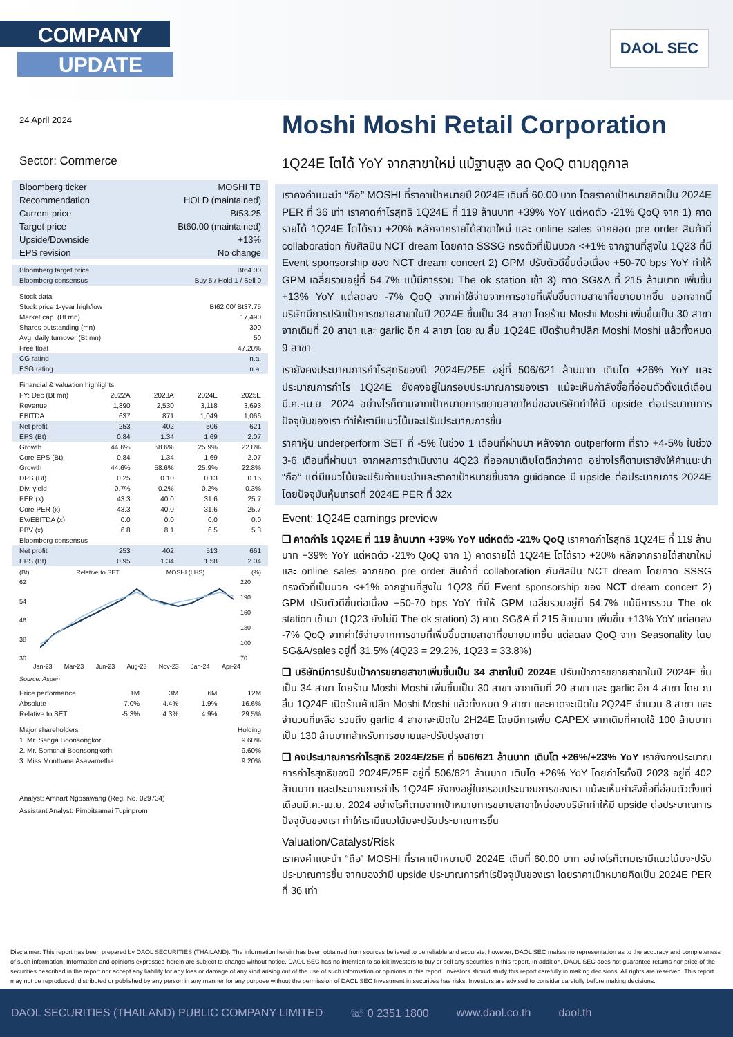COMPANY
UPDATE
DAOL SEC
24 April 2024
Sector: Commerce
| Bloomberg ticker | MOSHI TB |
| Recommendation | HOLD (maintained) |
| Current price | Bt53.25 |
| Target price | Bt60.00 (maintained) |
| Upside/Downside | +13% |
| EPS revision | No change |
| Bloomberg target price | Bt64.00 |
| Bloomberg consensus | Buy 5 / Hold 1 / Sell 0 |
| Stock data | |
| Stock price 1-year high/low | Bt62.00/ Bt37.75 |
| Market cap. (Bt mn) | 17,490 |
| Shares outstanding (mn) | 300 |
| Avg. daily turnover (Bt mn) | 50 |
| Free float | 47.20% |
| CG rating | n.a. |
| ESG rating | n.a. |
| Financial & valuation highlights | | | | |
| FY: Dec (Bt mn) | 2022A | 2023A | 2024E | 2025E |
| Revenue | 1,890 | 2,530 | 3,118 | 3,693 |
| EBITDA | 637 | 871 | 1,049 | 1,066 |
| Net profit | 253 | 402 | 506 | 621 |
| EPS (Bt) | 0.84 | 1.34 | 1.69 | 2.07 |
| Growth | 44.6% | 58.6% | 25.9% | 22.8% |
| Core EPS (Bt) | 0.84 | 1.34 | 1.69 | 2.07 |
| Growth | 44.6% | 58.6% | 25.9% | 22.8% |
| DPS (Bt) | 0.25 | 0.10 | 0.13 | 0.15 |
| Div. yield | 0.7% | 0.2% | 0.2% | 0.3% |
| PER (x) | 43.3 | 40.0 | 31.6 | 25.7 |
| Core PER (x) | 43.3 | 40.0 | 31.6 | 25.7 |
| EV/EBITDA (x) | 0.0 | 0.0 | 0.0 | 0.0 |
| PBV (x) | 6.8 | 8.1 | 6.5 | 5.3 |
| Bloomberg consensus | | | | |
| Net profit | 253 | 402 | 513 | 661 |
| EPS (Bt) | 0.95 | 1.34 | 1.58 | 2.04 |
(Bt) Relative to SET MOSHI (LHS) (%)
62
54
46
38
30
220
190
160
130
100
70
Jan-23 Mar-23 Jun-23 Aug-23 Nov-23 Jan-24 Apr-24
Source: Aspen
| Price performance | 1M | 3M | 6M | 12M |
| Absolute | -7.0% | 4.4% | 1.9% | 16.6% |
| Relative to SET | -5.3% | 4.3% | 4.9% | 29.5% |
| Major shareholders | Holding |
| 1. Mr. Sanga Boonsongkor | 9.60% |
| 2. Mr. Somchai Boonsongkorh | 9.60% |
| 3. Miss Monthana Asavametha | 9.20% |
Analyst: Amnart Ngosawang (Reg. No. 029734)
Assistant Analyst: Pimpitsamai Tupinprom
Moshi Moshi Retail Corporation
1Q24E โตได้ YoY จากสาขาใหม่ แม้ฐานสูง ลด QoQ ตามฤดูกาล
เราคงคำแนะนำ “ถือ” MOSHI ที่ราคาเป้าหมายปี 2024E เดิมที่ 60.00 บาท โดยราคาเป้าหมายคิดเป็น 2024E PER ที่ 36 เท่า เราคาดกำไรสุทธิ 1Q24E ที่ 119 ล้านบาท +39% YoY แต่หดตัว -21% QoQ จาก 1) คาดรายได้ 1Q24E โตได้ราว +20% หลักจากรายได้สาขาใหม่ และ online sales จากยอด pre order สินค้าที่ collaboration กับศิลปิน NCT dream โดยคาด SSSG ทรงตัวที่เป็นบวก <+1% จากฐานที่สูงใน 1Q23 ที่มี Event sponsorship ของ NCT dream concert 2) GPM ปรับตัวดีขึ้นต่อเนื่อง +50-70 bps YoY ทำให้ GPM เฉลี่ยรวมอยู่ที่ 54.7% แม้มีการรวม The ok station เข้า 3) คาด SG&A ที่ 215 ล้านบาท เพิ่มขึ้น +13% YoY แต่ลดลง -7% QoQ จากค่าใช้จ่ายจากการขายที่เพิ่มขึ้นตามสาขาที่ขยายมากขึ้น นอกจากนี้บริษัทมีการปรับเป้าการขยายสาขาในปี 2024E ขึ้นเป็น 34 สาขา โดยร้าน Moshi Moshi เพิ่มขึ้นเป็น 30 สาขา จากเดิมที่ 20 สาขา และ garlic อีก 4 สาขา โดย ณ สิ้น 1Q24E เปิดร้านค้าปลีก Moshi Moshi แล้วทั้งหมด 9 สาขา
เรายังคงประมาณการกำไรสุทธิของปี 2024E/25E อยู่ที่ 506/621 ล้านบาท เติบโต +26% YoY และประมาณการกำไร 1Q24E ยังคงอยู่ในกรอบประมาณการของเรา แม้จะเห็นกำลังซื้อที่อ่อนตัวตั้งแต่เดือนมี.ค.-เม.ย. 2024 อย่างไรก็ตามจากเป้าหมายการขยายสาขาใหม่ของบริษัททำให้มี upside ต่อประมาณการปัจจุบันของเรา ทำให้เรามีแนวโน้มจะปรับประมาณการขึ้น
ราคาหุ้น underperform SET ที่ -5% ในช่วง 1 เดือนที่ผ่านมา หลังจาก outperform ที่ราว +4-5% ในช่วง 3-6 เดือนที่ผ่านมา จากผลการดำเนินงาน 4Q23 ที่ออกมาเติบโตดีกว่าคาด อย่างไรก็ตามเรายังให้คำแนะนำ “ถือ” แต่มีแนวโน้มจะปรับคำแนะนำและราคาเป้าหมายขึ้นจาก guidance มี upside ต่อประมาณการ 2024E โดยปัจจุบันหุ้นเทรดที่ 2024E PER ที่ 32x
Event: 1Q24E earnings preview
❑ คาดกำไร 1Q24E ที่ 119 ล้านบาท +39% YoY แต่หดตัว -21% QoQ เราคาดกำไรสุทธิ 1Q24E ที่ 119 ล้านบาท +39% YoY แต่หดตัว -21% QoQ จาก 1) คาดรายได้ 1Q24E โตได้ราว +20% หลักจากรายได้สาขาใหม่ และ online sales จากยอด pre order สินค้าที่ collaboration กับศิลปิน NCT dream โดยคาด SSSG ทรงตัวที่เป็นบวก <+1% จากฐานที่สูงใน 1Q23 ที่มี Event sponsorship ของ NCT dream concert 2) GPM ปรับตัวดีขึ้นต่อเนื่อง +50-70 bps YoY ทำให้ GPM เฉลี่ยรวมอยู่ที่ 54.7% แม้มีการรวม The ok station เข้ามา (1Q23 ยังไม่มี The ok station) 3) คาด SG&A ที่ 215 ล้านบาท เพิ่มขึ้น +13% YoY แต่ลดลง -7% QoQ จากค่าใช้จ่ายจากการขายที่เพิ่มขึ้นตามสาขาที่ขยายมากขึ้น แต่ลดลง QoQ จาก Seasonality โดย SG&A/sales อยู่ที่ 31.5% (4Q23 = 29.2%, 1Q23 = 33.8%)
❑ บริษัทมีการปรับเป้าการขยายสาขาเพิ่มขึ้นเป็น 34 สาขาในปี 2024E ปรับเป้าการขยายสาขาในปี 2024E ขึ้นเป็น 34 สาขา โดยร้าน Moshi Moshi เพิ่มขึ้นเป็น 30 สาขา จากเดิมที่ 20 สาขา และ garlic อีก 4 สาขา โดย ณ สิ้น 1Q24E เปิดร้านค้าปลีก Moshi Moshi แล้วทั้งหมด 9 สาขา และคาดจะเปิดใน 2Q24E จำนวน 8 สาขา และจำนวนที่เหลือ รวมถึง garlic 4 สาขาจะเปิดใน 2H24E โดยมีการเพิ่ม CAPEX จากเดิมที่คาดใช้ 100 ล้านบาท เป็น 130 ล้านบาทสำหรับการขยายและปรับปรุงสาขา
❑ คงประมาณการกำไรสุทธิ 2024E/25E ที่ 506/621 ล้านบาท เติบโต +26%/+23% YoY เรายังคงประมาณการกำไรสุทธิของปี 2024E/25E อยู่ที่ 506/621 ล้านบาท เติบโต +26% YoY โดยกำไรทั้งปี 2023 อยู่ที่ 402 ล้านบาท และประมาณการกำไร 1Q24E ยังคงอยู่ในกรอบประมาณการของเรา แม้จะเห็นกำลังซื้อที่อ่อนตัวตั้งแต่เดือนมี.ค.-เม.ย. 2024 อย่างไรก็ตามจากเป้าหมายการขยายสาขาใหม่ของบริษัททำให้มี upside ต่อประมาณการปัจจุบันของเรา ทำให้เรามีแนวโน้มจะปรับประมาณการขึ้น
Valuation/Catalyst/Risk
เราคงคำแนะนำ “ถือ” MOSHI ที่ราคาเป้าหมายปี 2024E เดิมที่ 60.00 บาท อย่างไรก็ตามเรามีแนวโน้มจะปรับประมาณการขึ้น จากมองว่ามี upside ประมาณการกำไรปัจจุบันของเรา โดยราคาเป้าหมายคิดเป็น 2024E PER ที่ 36 เท่า
Disclaimer: This report has been prepared by DAOL SECURITIES (THAILAND). The information herein has been obtained from sources believed to be reliable and accurate; however, DAOL SEC makes no representation as to the accuracy and completeness of such information. Information and opinions expressed herein are subject to change without notice. DAOL SEC has no intention to solicit investors to buy or sell any securities in this report. In addition, DAOL SEC does not guarantee returns nor price of the securities described in the report nor accept any liability for any loss or damage of any kind arising out of the use of such information or opinions in this report. Investors should study this report carefully in making decisions. All rights are reserved. This report may not be reproduced, distributed or published by any person in any manner for any purpose without the permission of DAOL SEC Investment in securities has risks. Investors are advised to consider carefully before making decisions.
DAOL SECURITIES (THAILAND) PUBLIC COMPANY LIMITED ☏ 0 2351 1800 www.daol.co.th daol.th